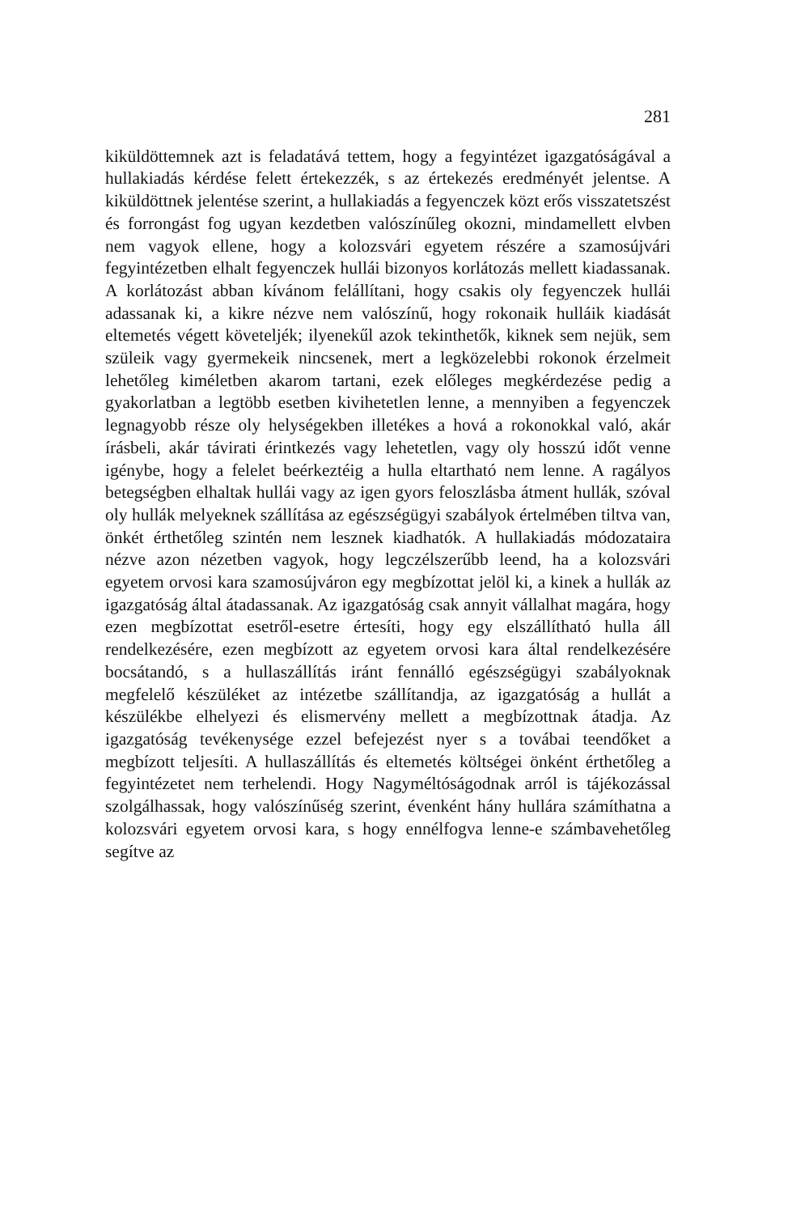281
kiküldöttemnek azt is feladatává tettem, hogy a fegyintézet igazgatóságával a hullakiadás kérdése felett értekezzék, s az értekezés eredményét jelentse. A kiküldöttnek jelentése szerint, a hullakiadás a fegyenczek közt erős visszatetszést és forrongást fog ugyan kezdetben valószínűleg okozni, mindamellett elvben nem vagyok ellene, hogy a kolozsvári egyetem részére a szamosújvári fegyintézetben elhalt fegyenczek hullái bizonyos korlátozás mellett kiadassanak. A korlátozást abban kívánom felállítani, hogy csakis oly fegyenczek hullái adassanak ki, a kikre nézve nem valószínű, hogy rokonaik hulláik kiadását eltemetés végett követeljék; ilyenekűl azok tekinthetők, kiknek sem nejük, sem szüleik vagy gyermekeik nincsenek, mert a legközelebbi rokonok érzelmeit lehetőleg kiméletben akarom tartani, ezek előleges megkérdezése pedig a gyakorlatban a legtöbb esetben kivihetetlen lenne, a mennyiben a fegyenczek legnagyobb része oly helységekben illetékes a hová a rokonokkal való, akár írásbeli, akár távirati érintkezés vagy lehetetlen, vagy oly hosszú időt venne igénybe, hogy a felelet beérkeztéig a hulla eltartható nem lenne. A ragályos betegségben elhaltak hullái vagy az igen gyors feloszlásba átment hullák, szóval oly hullák melyeknek szállítása az egészségügyi szabályok értelmében tiltva van, önkét érthetőleg szintén nem lesznek kiadhatók. A hullakiadás módozataira nézve azon nézetben vagyok, hogy legczélszerűbb leend, ha a kolozsvári egyetem orvosi kara szamosújváron egy megbízottat jelöl ki, a kinek a hullák az igazgatóság által átadassanak. Az igazgatóság csak annyit vállalhat magára, hogy ezen megbízottat esetről-esetre értesíti, hogy egy elszállítható hulla áll rendelkezésére, ezen megbízott az egyetem orvosi kara által rendelkezésére bocsátandó, s a hullaszállítás iránt fennálló egészségügyi szabályoknak megfelelő készüléket az intézetbe szállítandja, az igazgatóság a hullát a készülékbe elhelyezi és elismervény mellett a megbízottnak átadja. Az igazgatóság tevékenysége ezzel befejezést nyer s a továbai teendőket a megbízott teljesíti. A hullaszállítás és eltemetés költségei önként érthetőleg a fegyintézetet nem terhelendi. Hogy Nagyméltóságodnak arról is tájékozással szolgálhassak, hogy valószínűség szerint, évenként hány hullára számíthatna a kolozsvári egyetem orvosi kara, s hogy ennélfogva lenne-e számbavehetőleg segítve az